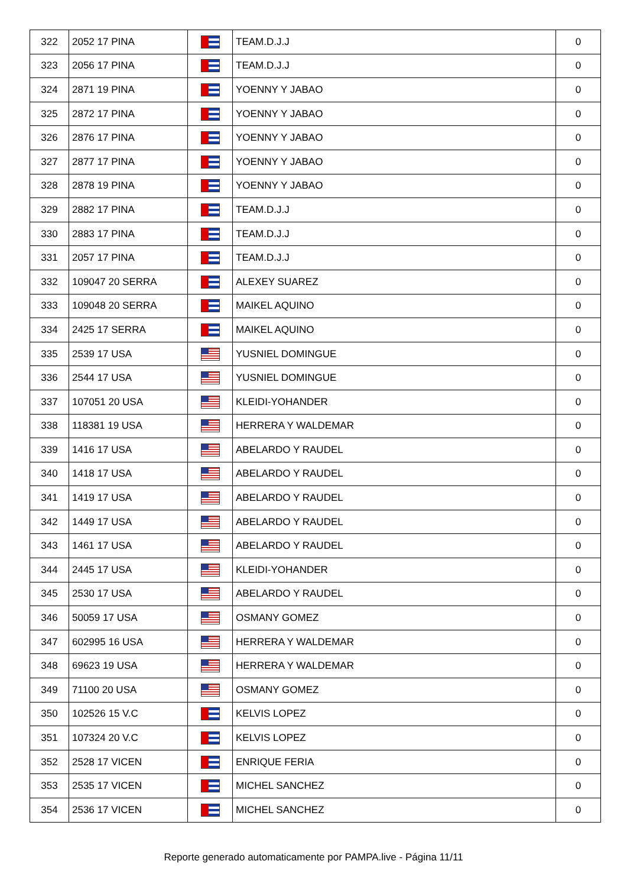| 322 | 2052 17 PINA | | TEAM.D.J.J | 0 |
| 323 | 2056 17 PINA | | TEAM.D.J.J | 0 |
| 324 | 2871 19 PINA | | YOENNY Y JABAO | 0 |
| 325 | 2872 17 PINA | | YOENNY Y JABAO | 0 |
| 326 | 2876 17 PINA | | YOENNY Y JABAO | 0 |
| 327 | 2877 17 PINA | | YOENNY Y JABAO | 0 |
| 328 | 2878 19 PINA | | YOENNY Y JABAO | 0 |
| 329 | 2882 17 PINA | | TEAM.D.J.J | 0 |
| 330 | 2883 17 PINA | | TEAM.D.J.J | 0 |
| 331 | 2057 17 PINA | | TEAM.D.J.J | 0 |
| 332 | 109047 20 SERRA | | ALEXEY SUAREZ | 0 |
| 333 | 109048 20 SERRA | | MAIKEL AQUINO | 0 |
| 334 | 2425 17 SERRA | | MAIKEL AQUINO | 0 |
| 335 | 2539 17 USA | | YUSNIEL DOMINGUE | 0 |
| 336 | 2544 17 USA | | YUSNIEL DOMINGUE | 0 |
| 337 | 107051 20 USA | | KLEIDI-YOHANDER | 0 |
| 338 | 118381 19 USA | | HERRERA Y WALDEMAR | 0 |
| 339 | 1416 17 USA | | ABELARDO Y RAUDEL | 0 |
| 340 | 1418 17 USA | | ABELARDO Y RAUDEL | 0 |
| 341 | 1419 17 USA | | ABELARDO Y RAUDEL | 0 |
| 342 | 1449 17 USA | | ABELARDO Y RAUDEL | 0 |
| 343 | 1461 17 USA | | ABELARDO Y RAUDEL | 0 |
| 344 | 2445 17 USA | | KLEIDI-YOHANDER | 0 |
| 345 | 2530 17 USA | | ABELARDO Y RAUDEL | 0 |
| 346 | 50059 17 USA | | OSMANY GOMEZ | 0 |
| 347 | 602995 16 USA | | HERRERA Y WALDEMAR | 0 |
| 348 | 69623 19 USA | | HERRERA Y WALDEMAR | 0 |
| 349 | 71100 20 USA | | OSMANY GOMEZ | 0 |
| 350 | 102526 15 V.C | | KELVIS LOPEZ | 0 |
| 351 | 107324 20 V.C | | KELVIS LOPEZ | 0 |
| 352 | 2528 17 VICEN | | ENRIQUE FERIA | 0 |
| 353 | 2535 17 VICEN | | MICHEL SANCHEZ | 0 |
| 354 | 2536 17 VICEN | | MICHEL SANCHEZ | 0 |
Reporte generado automaticamente por PAMPA.live - Página 11/11